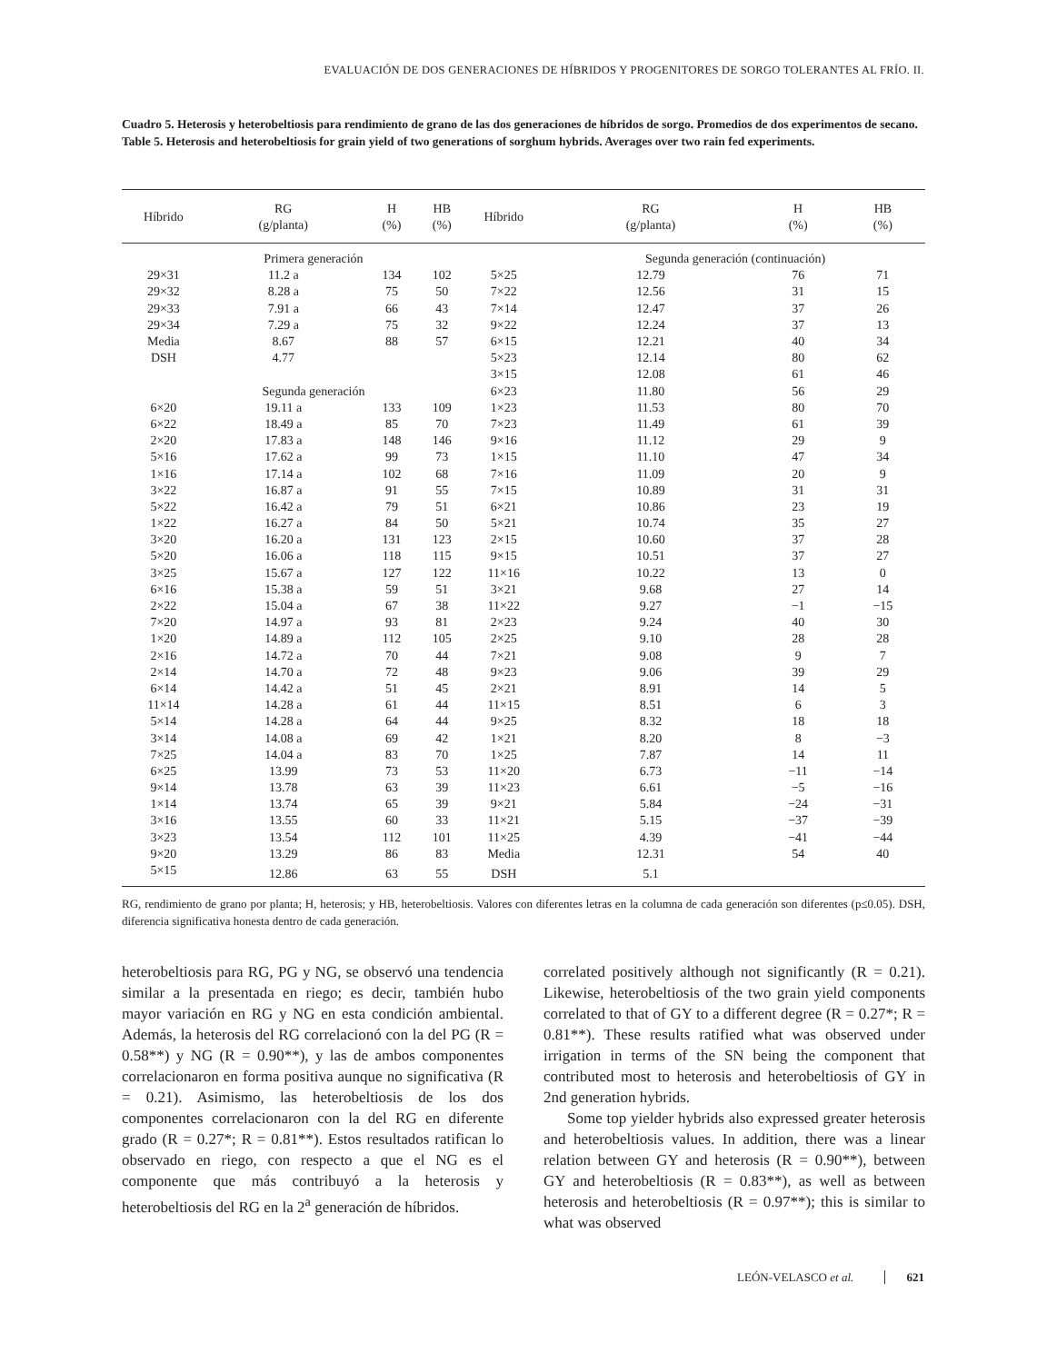EVALUACIÓN DE DOS GENERACIONES DE HÍBRIDOS Y PROGENITORES DE SORGO TOLERANTES AL FRÍO. II.
Cuadro 5. Heterosis y heterobeltiosis para rendimiento de grano de las dos generaciones de híbridos de sorgo. Promedios de dos experimentos de secano.
Table 5. Heterosis and heterobeltiosis for grain yield of two generations of sorghum hybrids. Averages over two rain fed experiments.
| Híbrido | RG (g/planta) | H (%) | HB (%) | Híbrido | RG (g/planta) | H (%) | HB (%) |
| --- | --- | --- | --- | --- | --- | --- | --- |
| | Primera generación | | | | Segunda generación (continuación) | | |
| 29×31 | 11.2 a | 134 | 102 | 5×25 | 12.79 | 76 | 71 |
| 29×32 | 8.28 a | 75 | 50 | 7×22 | 12.56 | 31 | 15 |
| 29×33 | 7.91 a | 66 | 43 | 7×14 | 12.47 | 37 | 26 |
| 29×34 | 7.29 a | 75 | 32 | 9×22 | 12.24 | 37 | 13 |
| Media | 8.67 | 88 | 57 | 6×15 | 12.21 | 40 | 34 |
| DSH | 4.77 | | | 5×23 | 12.14 | 80 | 62 |
| | | | | 3×15 | 12.08 | 61 | 46 |
| | Segunda generación | | | 6×23 | 11.80 | 56 | 29 |
| 6×20 | 19.11 a | 133 | 109 | 1×23 | 11.53 | 80 | 70 |
| 6×22 | 18.49 a | 85 | 70 | 7×23 | 11.49 | 61 | 39 |
| 2×20 | 17.83 a | 148 | 146 | 9×16 | 11.12 | 29 | 9 |
| 5×16 | 17.62 a | 99 | 73 | 1×15 | 11.10 | 47 | 34 |
| 1×16 | 17.14 a | 102 | 68 | 7×16 | 11.09 | 20 | 9 |
| 3×22 | 16.87 a | 91 | 55 | 7×15 | 10.89 | 31 | 31 |
| 5×22 | 16.42 a | 79 | 51 | 6×21 | 10.86 | 23 | 19 |
| 1×22 | 16.27 a | 84 | 50 | 5×21 | 10.74 | 35 | 27 |
| 3×20 | 16.20 a | 131 | 123 | 2×15 | 10.60 | 37 | 28 |
| 5×20 | 16.06 a | 118 | 115 | 9×15 | 10.51 | 37 | 27 |
| 3×25 | 15.67 a | 127 | 122 | 11×16 | 10.22 | 13 | 0 |
| 6×16 | 15.38 a | 59 | 51 | 3×21 | 9.68 | 27 | 14 |
| 2×22 | 15.04 a | 67 | 38 | 11×22 | 9.27 | −1 | −15 |
| 7×20 | 14.97 a | 93 | 81 | 2×23 | 9.24 | 40 | 30 |
| 1×20 | 14.89 a | 112 | 105 | 2×25 | 9.10 | 28 | 28 |
| 2×16 | 14.72 a | 70 | 44 | 7×21 | 9.08 | 9 | 7 |
| 2×14 | 14.70 a | 72 | 48 | 9×23 | 9.06 | 39 | 29 |
| 6×14 | 14.42 a | 51 | 45 | 2×21 | 8.91 | 14 | 5 |
| 11×14 | 14.28 a | 61 | 44 | 11×15 | 8.51 | 6 | 3 |
| 5×14 | 14.28 a | 64 | 44 | 9×25 | 8.32 | 18 | 18 |
| 3×14 | 14.08 a | 69 | 42 | 1×21 | 8.20 | 8 | −3 |
| 7×25 | 14.04 a | 83 | 70 | 1×25 | 7.87 | 14 | 11 |
| 6×25 | 13.99 | 73 | 53 | 11×20 | 6.73 | −11 | −14 |
| 9×14 | 13.78 | 63 | 39 | 11×23 | 6.61 | −5 | −16 |
| 1×14 | 13.74 | 65 | 39 | 9×21 | 5.84 | −24 | −31 |
| 3×16 | 13.55 | 60 | 33 | 11×21 | 5.15 | −37 | −39 |
| 3×23 | 13.54 | 112 | 101 | 11×25 | 4.39 | −41 | −44 |
| 9×20 | 13.29 | 86 | 83 | Media | 12.31 | 54 | 40 |
| 5×15 | 12.86 | 63 | 55 | DSH | 5.1 | | |
RG, rendimiento de grano por planta; H, heterosis; y HB, heterobeltiosis. Valores con diferentes letras en la columna de cada generación son diferentes (p≤0.05). DSH, diferencia significativa honesta dentro de cada generación.
heterobeltiosis para RG, PG y NG, se observó una tendencia similar a la presentada en riego; es decir, también hubo mayor variación en RG y NG en esta condición ambiental. Además, la heterosis del RG correlacionó con la del PG (R = 0.58**) y NG (R = 0.90**), y las de ambos componentes correlacionaron en forma positiva aunque no significativa (R = 0.21). Asimismo, las heterobeltiosis de los dos componentes correlacionaron con la del RG en diferente grado (R = 0.27*; R = 0.81**). Estos resultados ratifican lo observado en riego, con respecto a que el NG es el componente que más contribuyó a la heterosis y heterobeltiosis del RG en la 2<sup>a</sup> generación de híbridos.
correlated positively although not significantly (R = 0.21). Likewise, heterobeltiosis of the two grain yield components correlated to that of GY to a different degree (R = 0.27*; R = 0.81**). These results ratified what was observed under irrigation in terms of the SN being the component that contributed most to heterosis and heterobeltiosis of GY in 2nd generation hybrids.
Some top yielder hybrids also expressed greater heterosis and heterobeltiosis values. In addition, there was a linear relation between GY and heterosis (R = 0.90**), between GY and heterobeltiosis (R = 0.83**), as well as between heterosis and heterobeltiosis (R = 0.97**); this is similar to what was observed
LEÓN-VELASCO et al. 621